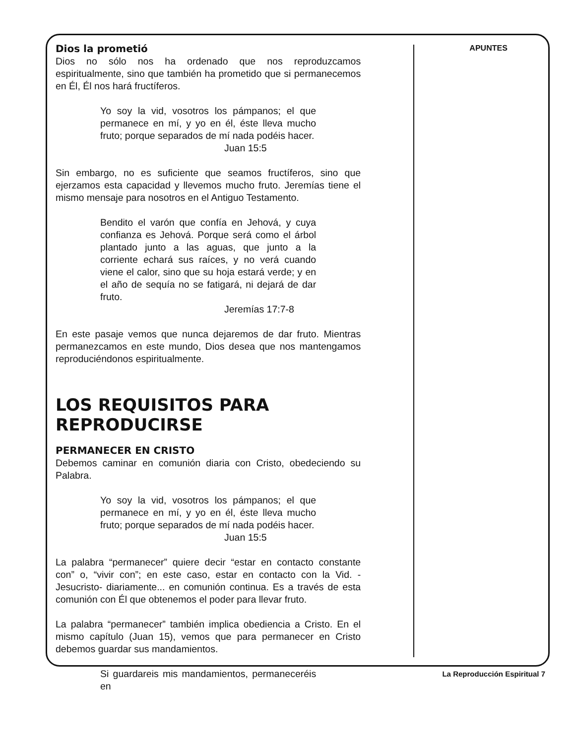Dios la prometió
Dios no sólo nos ha ordenado que nos reproduzcamos espiritualmente, sino que también ha prometido que si permanecemos en Él, Él nos hará fructíferos.
Yo soy la vid, vosotros los pámpanos; el que permanece en mí, y yo en él, éste lleva mucho fruto; porque separados de mí nada podéis hacer.
Juan 15:5
Sin embargo, no es suficiente que seamos fructíferos, sino que ejerzamos esta capacidad y llevemos mucho fruto. Jeremías tiene el mismo mensaje para nosotros en el Antiguo Testamento.
Bendito el varón que confía en Jehová, y cuya confianza es Jehová. Porque será como el árbol plantado junto a las aguas, que junto a la corriente echará sus raíces, y no verá cuando viene el calor, sino que su hoja estará verde; y en el año de sequía no se fatigará, ni dejará de dar fruto.
Jeremías 17:7-8
En este pasaje vemos que nunca dejaremos de dar fruto. Mientras permanezcamos en este mundo, Dios desea que nos mantengamos reproduciéndonos espiritualmente.
LOS REQUISITOS PARA
REPRODUCIRSE
PERMANECER EN CRISTO
Debemos caminar en comunión diaria con Cristo, obedeciendo su Palabra.
Yo soy la vid, vosotros los pámpanos; el que permanece en mí, y yo en él, éste lleva mucho fruto; porque separados de mí nada podéis hacer.
Juan 15:5
La palabra “permanecer” quiere decir “estar en contacto constante con” o, “vivir con”; en este caso, estar en contacto con la Vid. -Jesucristo- diariamente... en comunión continua. Es a través de esta comunión con Él que obtenemos el poder para llevar fruto.
La palabra “permanecer” también implica obediencia a Cristo. En el mismo capítulo (Juan 15), vemos que para permanecer en Cristo debemos guardar sus mandamientos.
Si guardareis mis mandamientos, permaneceréis en
APUNTES
La Reproducción Espiritual 7